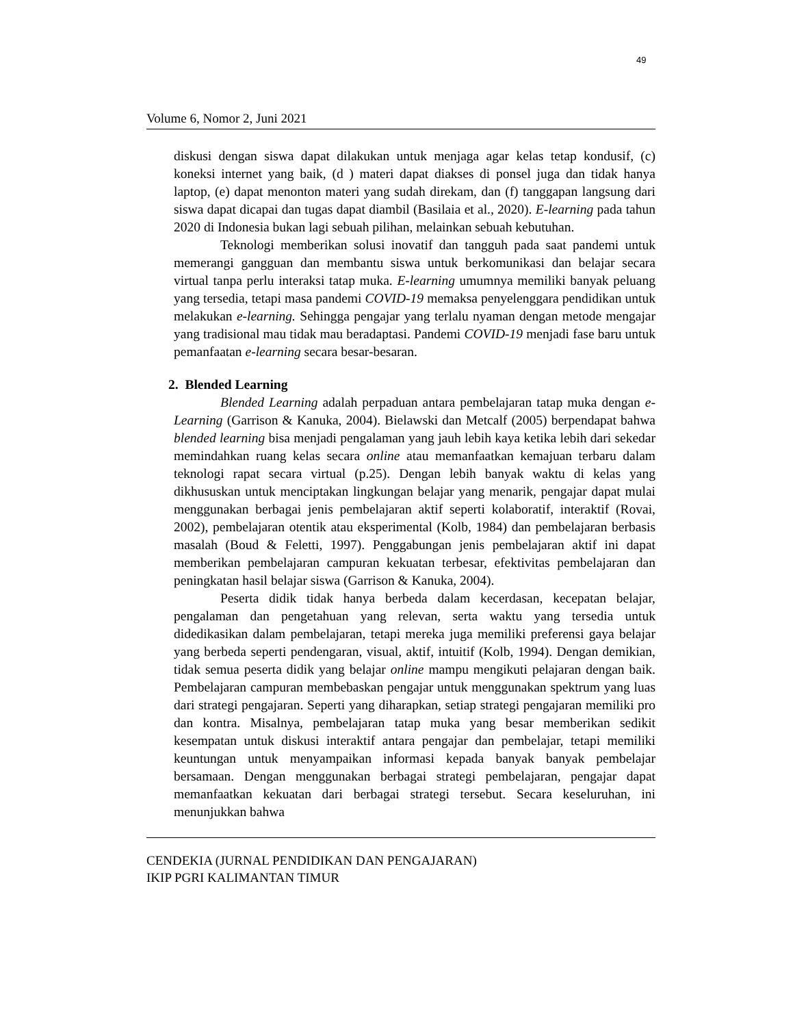49
Volume 6, Nomor 2, Juni 2021
diskusi dengan siswa dapat dilakukan untuk menjaga agar kelas tetap kondusif, (c) koneksi internet yang baik, (d ) materi dapat diakses di ponsel juga dan tidak hanya laptop, (e) dapat menonton materi yang sudah direkam, dan (f) tanggapan langsung dari siswa dapat dicapai dan tugas dapat diambil (Basilaia et al., 2020). E-learning pada tahun 2020 di Indonesia bukan lagi sebuah pilihan, melainkan sebuah kebutuhan.
Teknologi memberikan solusi inovatif dan tangguh pada saat pandemi untuk memerangi gangguan dan membantu siswa untuk berkomunikasi dan belajar secara virtual tanpa perlu interaksi tatap muka. E-learning umumnya memiliki banyak peluang yang tersedia, tetapi masa pandemi COVID-19 memaksa penyelenggara pendidikan untuk melakukan e-learning. Sehingga pengajar yang terlalu nyaman dengan metode mengajar yang tradisional mau tidak mau beradaptasi. Pandemi COVID-19 menjadi fase baru untuk pemanfaatan e-learning secara besar-besaran.
2. Blended Learning
Blended Learning adalah perpaduan antara pembelajaran tatap muka dengan e-Learning (Garrison & Kanuka, 2004). Bielawski dan Metcalf (2005) berpendapat bahwa blended learning bisa menjadi pengalaman yang jauh lebih kaya ketika lebih dari sekedar memindahkan ruang kelas secara online atau memanfaatkan kemajuan terbaru dalam teknologi rapat secara virtual (p.25). Dengan lebih banyak waktu di kelas yang dikhususkan untuk menciptakan lingkungan belajar yang menarik, pengajar dapat mulai menggunakan berbagai jenis pembelajaran aktif seperti kolaboratif, interaktif (Rovai, 2002), pembelajaran otentik atau eksperimental (Kolb, 1984) dan pembelajaran berbasis masalah (Boud & Feletti, 1997). Penggabungan jenis pembelajaran aktif ini dapat memberikan pembelajaran campuran kekuatan terbesar, efektivitas pembelajaran dan peningkatan hasil belajar siswa (Garrison & Kanuka, 2004).
Peserta didik tidak hanya berbeda dalam kecerdasan, kecepatan belajar, pengalaman dan pengetahuan yang relevan, serta waktu yang tersedia untuk didedikasikan dalam pembelajaran, tetapi mereka juga memiliki preferensi gaya belajar yang berbeda seperti pendengaran, visual, aktif, intuitif (Kolb, 1994). Dengan demikian, tidak semua peserta didik yang belajar online mampu mengikuti pelajaran dengan baik. Pembelajaran campuran membebaskan pengajar untuk menggunakan spektrum yang luas dari strategi pengajaran. Seperti yang diharapkan, setiap strategi pengajaran memiliki pro dan kontra. Misalnya, pembelajaran tatap muka yang besar memberikan sedikit kesempatan untuk diskusi interaktif antara pengajar dan pembelajar, tetapi memiliki keuntungan untuk menyampaikan informasi kepada banyak banyak pembelajar bersamaan. Dengan menggunakan berbagai strategi pembelajaran, pengajar dapat memanfaatkan kekuatan dari berbagai strategi tersebut. Secara keseluruhan, ini menunjukkan bahwa
CENDEKIA (JURNAL PENDIDIKAN DAN PENGAJARAN)
IKIP PGRI KALIMANTAN TIMUR